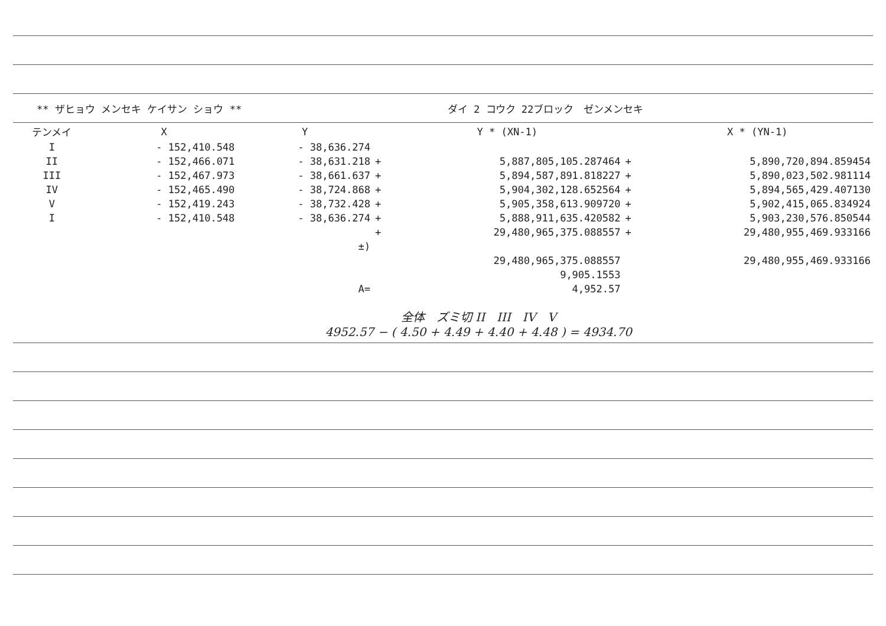** ザヒョウ メンセキ ケイサン ショウ ** ダイ 2 コウク 22ブロック　ゼンメンセキ
| テンメイ | X | Y | | Y * (XN-1) | | X * (YN-1) |
| --- | --- | --- | --- | --- | --- | --- |
| I | - 152,410.548 | - 38,636.274 | | | | |
| II | - 152,466.071 | - 38,631.218 | + | 5,887,805,105.287464 | + | 5,890,720,894.859454 |
| III | - 152,467.973 | - 38,661.637 | + | 5,894,587,891.818227 | + | 5,890,023,502.981114 |
| IV | - 152,465.490 | - 38,724.868 | + | 5,904,302,128.652564 | + | 5,894,565,429.407130 |
| V | - 152,419.243 | - 38,732.428 | + | 5,905,358,613.909720 | + | 5,902,415,065.834924 |
| I | - 152,410.548 | - 38,636.274 | + | 5,888,911,635.420582 | + | 5,903,230,576.850544 |
| | | | + | 29,480,965,375.088557 | + | 29,480,955,469.933166 |
| | | ±) | | | | |
| | | | | 29,480,965,375.088557 | | 29,480,955,469.933166 |
| | | | | 9,905.1553 | | |
| | | A= | | 4,952.57 | | |
全体　ズミ切 II　III　IV　V
4952.57 − ( 4.50 + 4.49 + 4.40 + 4.48 ) = 4934.70